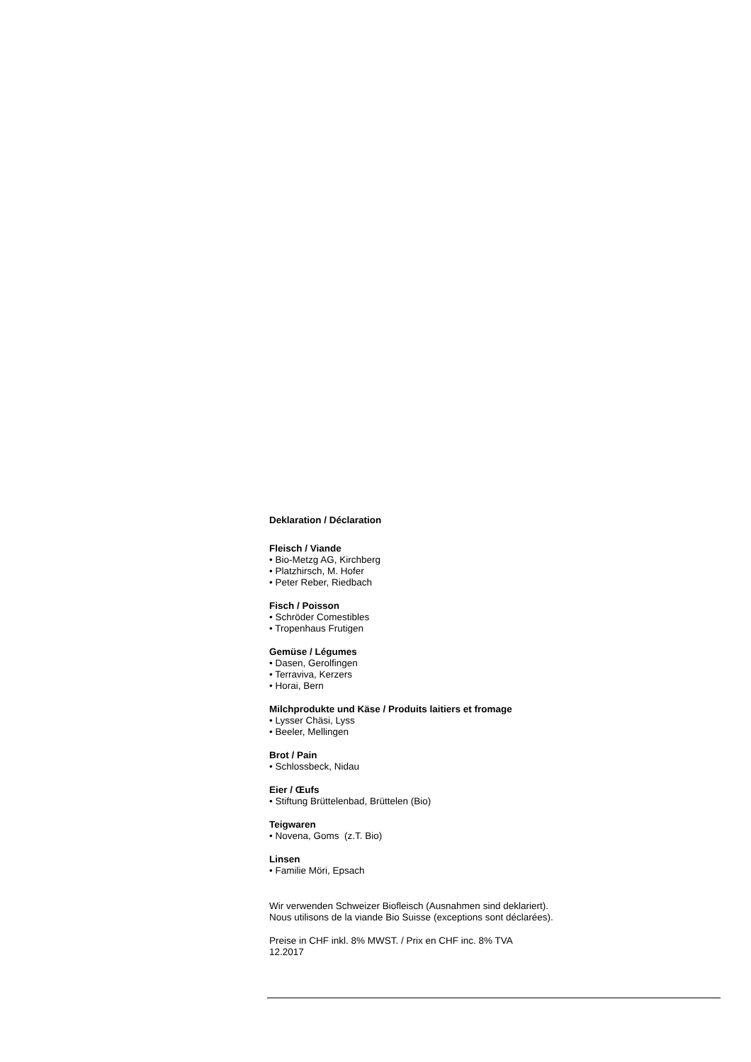Deklaration / Déclaration
Fleisch / Viande
• Bio-Metzg AG, Kirchberg
• Platzhirsch, M. Hofer
• Peter Reber, Riedbach
Fisch / Poisson
• Schröder Comestibles
• Tropenhaus Frutigen
Gemüse / Légumes
• Dasen, Gerolfingen
• Terraviva, Kerzers
• Horai, Bern
Milchprodukte und Käse / Produits laitiers et fromage
• Lysser Chäsi, Lyss
• Beeler, Mellingen
Brot / Pain
• Schlossbeck, Nidau
Eier / Œufs
• Stiftung Brüttelenbad, Brüttelen (Bio)
Teigwaren
• Novena, Goms (z.T. Bio)
Linsen
• Familie Möri, Epsach
Wir verwenden Schweizer Biofleisch (Ausnahmen sind deklariert).
Nous utilisons de la viande Bio Suisse (exceptions sont déclarées).
Preise in CHF inkl. 8% MWST. / Prix en CHF inc. 8% TVA
12.2017